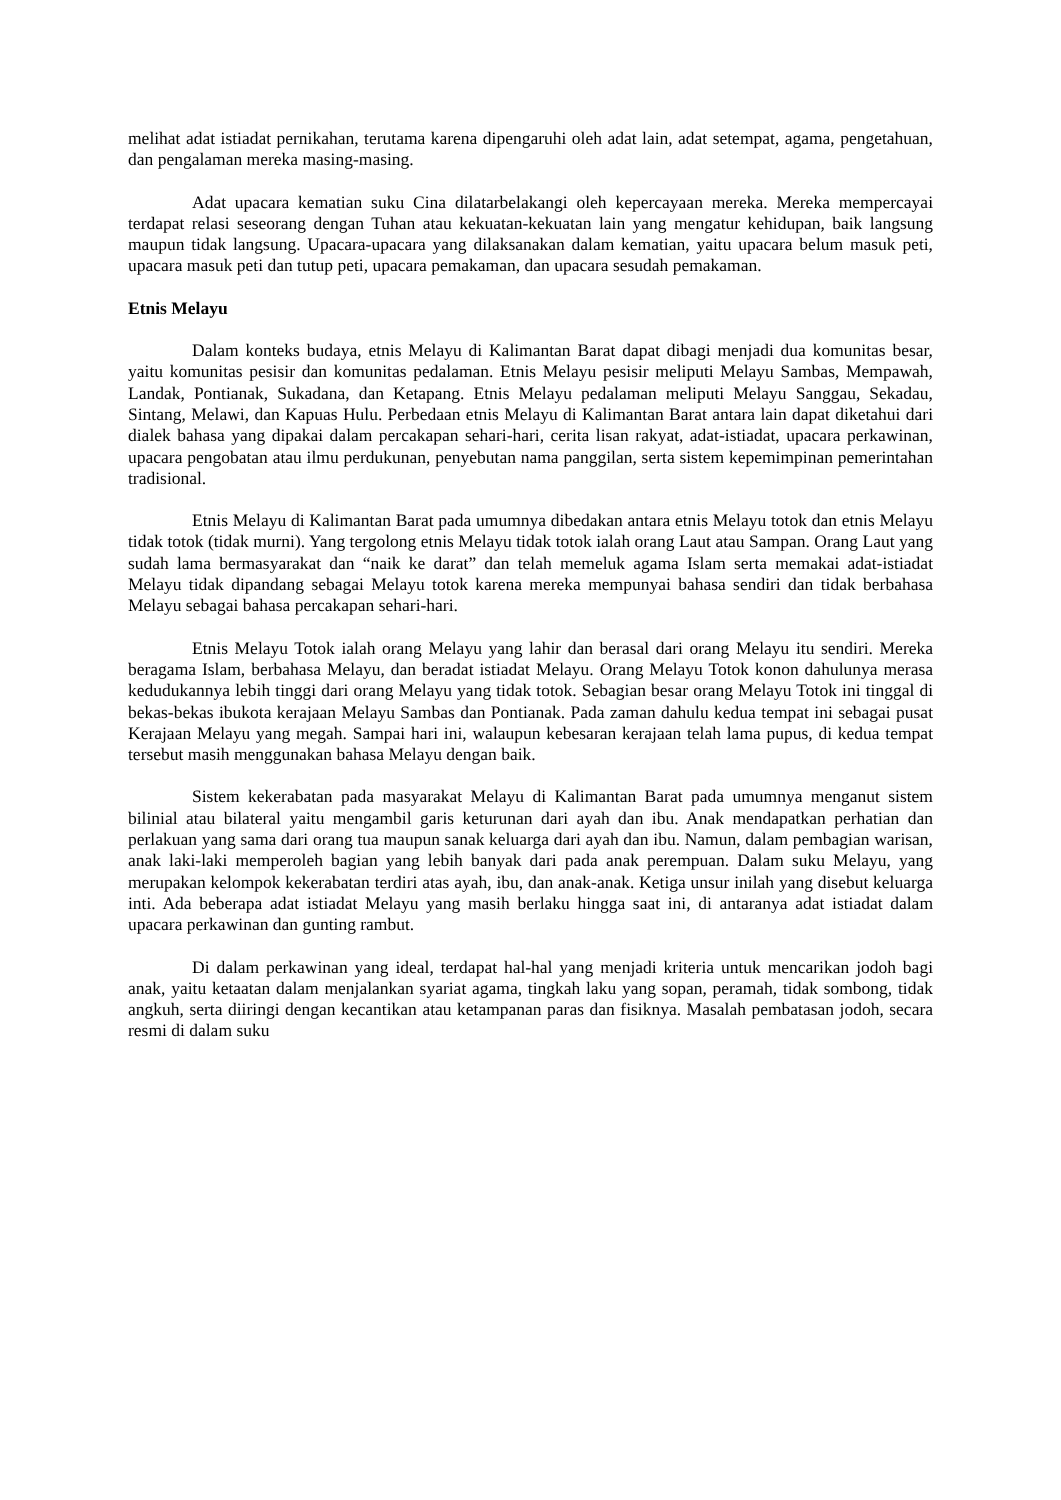melihat adat istiadat pernikahan, terutama karena dipengaruhi oleh adat lain, adat setempat, agama, pengetahuan, dan pengalaman mereka masing-masing.
Adat upacara kematian suku Cina dilatarbelakangi oleh kepercayaan mereka. Mereka mempercayai terdapat relasi seseorang dengan Tuhan atau kekuatan-kekuatan lain yang mengatur kehidupan, baik langsung maupun tidak langsung. Upacara-upacara yang dilaksanakan dalam kematian, yaitu upacara belum masuk peti, upacara masuk peti dan tutup peti, upacara pemakaman, dan upacara sesudah pemakaman.
Etnis Melayu
Dalam konteks budaya, etnis Melayu di Kalimantan Barat dapat dibagi menjadi dua komunitas besar, yaitu komunitas pesisir dan komunitas pedalaman. Etnis Melayu pesisir meliputi Melayu Sambas, Mempawah, Landak, Pontianak, Sukadana, dan Ketapang. Etnis Melayu pedalaman meliputi Melayu Sanggau, Sekadau, Sintang, Melawi, dan Kapuas Hulu. Perbedaan etnis Melayu di Kalimantan Barat antara lain dapat diketahui dari dialek bahasa yang dipakai dalam percakapan sehari-hari, cerita lisan rakyat, adat-istiadat, upacara perkawinan, upacara pengobatan atau ilmu perdukunan, penyebutan nama panggilan, serta sistem kepemimpinan pemerintahan tradisional.
Etnis Melayu di Kalimantan Barat pada umumnya dibedakan antara etnis Melayu totok dan etnis Melayu tidak totok (tidak murni). Yang tergolong etnis Melayu tidak totok ialah orang Laut atau Sampan. Orang Laut yang sudah lama bermasyarakat dan “naik ke darat” dan telah memeluk agama Islam serta memakai adat-istiadat Melayu tidak dipandang sebagai Melayu totok karena mereka mempunyai bahasa sendiri dan tidak berbahasa Melayu sebagai bahasa percakapan sehari-hari.
Etnis Melayu Totok ialah orang Melayu yang lahir dan berasal dari orang Melayu itu sendiri. Mereka beragama Islam, berbahasa Melayu, dan beradat istiadat Melayu. Orang Melayu Totok konon dahulunya merasa kedudukannya lebih tinggi dari orang Melayu yang tidak totok. Sebagian besar orang Melayu Totok ini tinggal di bekas-bekas ibukota kerajaan Melayu Sambas dan Pontianak. Pada zaman dahulu kedua tempat ini sebagai pusat Kerajaan Melayu yang megah. Sampai hari ini, walaupun kebesaran kerajaan telah lama pupus, di kedua tempat tersebut masih menggunakan bahasa Melayu dengan baik.
Sistem kekerabatan pada masyarakat Melayu di Kalimantan Barat pada umumnya menganut sistem bilinial atau bilateral yaitu mengambil garis keturunan dari ayah dan ibu. Anak mendapatkan perhatian dan perlakuan yang sama dari orang tua maupun sanak keluarga dari ayah dan ibu. Namun, dalam pembagian warisan, anak laki-laki memperoleh bagian yang lebih banyak dari pada anak perempuan. Dalam suku Melayu, yang merupakan kelompok kekerabatan terdiri atas ayah, ibu, dan anak-anak. Ketiga unsur inilah yang disebut keluarga inti. Ada beberapa adat istiadat Melayu yang masih berlaku hingga saat ini, di antaranya adat istiadat dalam upacara perkawinan dan gunting rambut.
Di dalam perkawinan yang ideal, terdapat hal-hal yang menjadi kriteria untuk mencarikan jodoh bagi anak, yaitu ketaatan dalam menjalankan syariat agama, tingkah laku yang sopan, peramah, tidak sombong, tidak angkuh, serta diiringi dengan kecantikan atau ketampanan paras dan fisiknya. Masalah pembatasan jodoh, secara resmi di dalam suku